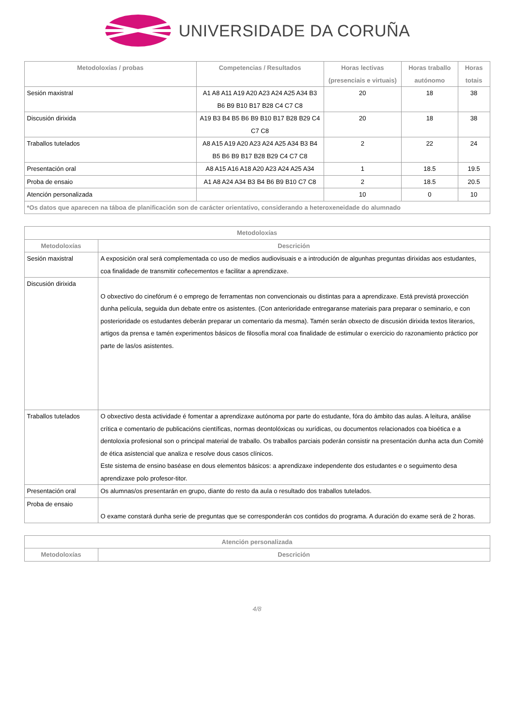UNIVERSIDADE DA CORUÑA
| Metodoloxías / probas | Competencias / Resultados | Horas lectivas (presenciais e virtuais) | Horas traballo autónomo | Horas totais |
| --- | --- | --- | --- | --- |
| Sesión maxistral | A1 A8 A11 A19 A20 A23 A24 A25 A34 B3 B6 B9 B10 B17 B28 C4 C7 C8 | 20 | 18 | 38 |
| Discusión dirixida | A19 B3 B4 B5 B6 B9 B10 B17 B28 B29 C4 C7 C8 | 20 | 18 | 38 |
| Traballos tutelados | A8 A15 A19 A20 A23 A24 A25 A34 B3 B4 B5 B6 B9 B17 B28 B29 C4 C7 C8 | 2 | 22 | 24 |
| Presentación oral | A8 A15 A16 A18 A20 A23 A24 A25 A34 | 1 | 18.5 | 19.5 |
| Proba de ensaio | A1 A8 A24 A34 B3 B4 B6 B9 B10 C7 C8 | 2 | 18.5 | 20.5 |
| Atención personalizada | | 10 | 0 | 10 |
| *Os datos que aparecen na táboa de planificación son de carácter orientativo, considerando a heteroxeneidade do alumnado | | | | |
| Metodoloxías | |
| --- | --- |
| Metodoloxías | Descrición |
| Sesión maxistral | A exposición oral será complementada co uso de medios audiovisuais e a introdución de algunhas preguntas dirixidas aos estudantes, coa finalidade de transmitir coñecementos e facilitar a aprendizaxe. |
| Discusión dirixida | O obxectivo do cinefórum é o emprego de ferramentas non convencionais ou distintas para a aprendizaxe. Está previstá proxección dunha película, seguida dun debate entre os asistentes. (Con anterioridade entregaranse materiais para preparar o seminario, e con posterioridade os estudantes deberán preparar un comentario da mesma). Tamén serán obxecto de discusión dirixida textos literarios, artigos da prensa e tamén experimentos básicos de filosofía moral coa finalidade de estimular o exercicio do razonamiento práctico por parte de las/os asistentes. |
| Traballos tutelados | O obxectivo desta actividade é fomentar a aprendizaxe autónoma por parte do estudante, fóra do ámbito das aulas. A leitura, análise crítica e comentario de publicacións científicas, normas deontolóxicas ou xurídicas, ou documentos relacionados coa bioética e a dentoloxía profesional son o principal material de traballo. Os traballos parciais poderán consistir na presentación dunha acta dun Comité de ética asistencial que analiza e resolve dous casos clínicos. Este sistema de ensino baséase en dous elementos básicos: a aprendizaxe independente dos estudantes e o seguimento desa aprendizaxe polo profesor-titor. |
| Presentación oral | Os alumnas/os presentarán en grupo, diante do resto da aula o resultado dos traballos tutelados. |
| Proba de ensaio | O exame constará dunha serie de preguntas que se corresponderán cos contidos do programa. A duración do exame será de 2 horas. |
| Atención personalizada | |
| --- | --- |
| Metodoloxías | Descrición |
4/8